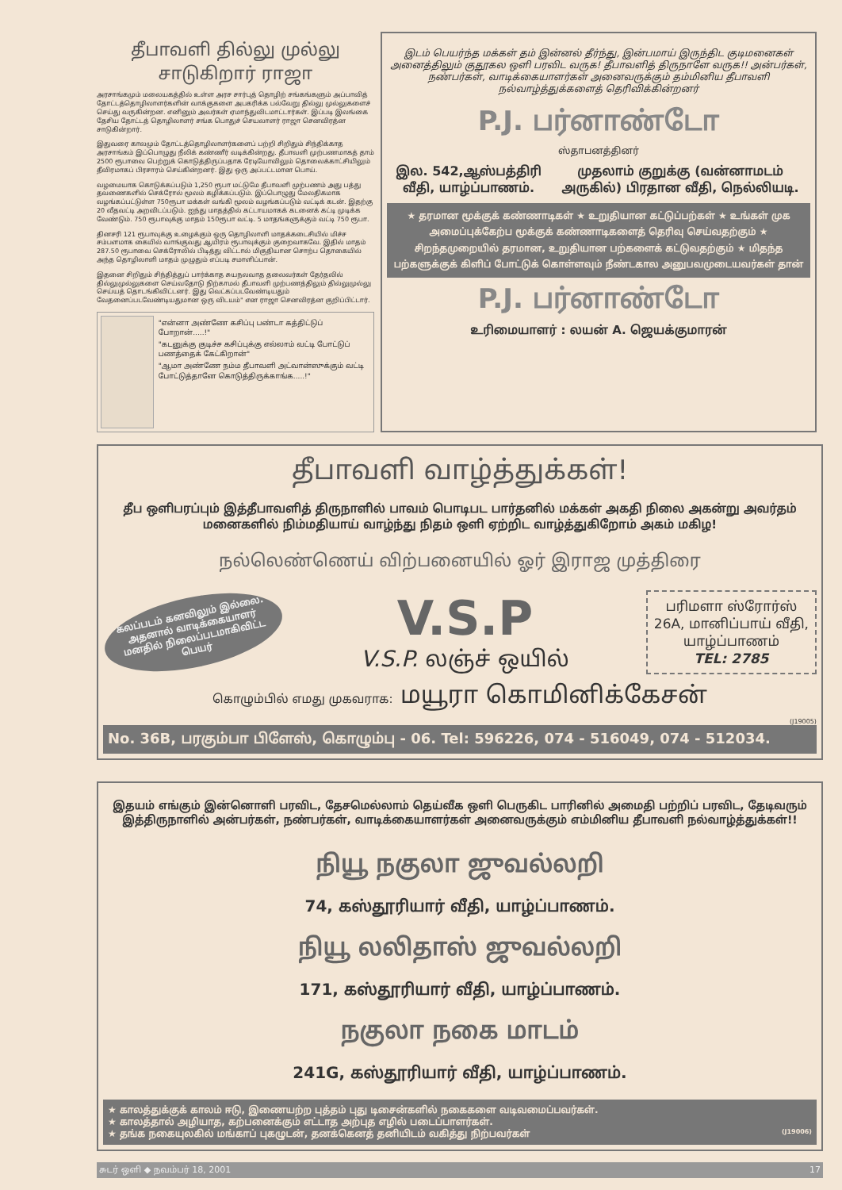தீபாவளி தில்லு முல்லு சாடுகிறார் ராஜா
அரசாங்கமும் மலையகத்தில் உள்ள அரச சார்புத் தொழிற் சங்கங்களும் அப்பாவித் தோட்டத்தொழிலாளர்களின் வாக்குகளை அபகரிக்க பல்வேறு தில்லு முல்லுகளைச் செய்து வருகின்றன. எனினும் அவர்கள் ஏமாந்துவிடமாட்டார்கள். இப்படி இலங்கை தேசிய தோட்டத் தொழிலாளர் சங்க பொதுச் செயலாளர் ராஜா செனவிரத்ன சாடுகின்றார்.
இதுவரை காலமும் தோட்டத்தொழிலாளர்களைப் பற்றி சிறிதும் சிந்திக்காத அரசாங்கம் இப்பொழுது நீலிக் கண்ணீர் வடிக்கின்றது. தீபாவளி முற்பணமாகத் தாம் 2500 ரூபாவை பெற்றுக் கொடுத்திருப்பதாக ரேடியோவிலும் தொலைக்காட்சியிலும் தீவிரமாகப் பிரசாரம் செய்கின்றனர். இது ஒரு அப்பட்டமான பொய்.
வழமையாக கொடுக்கப்படும் 1,250 ரூபா மட்டுமே தீபாவளி முற்பணம் அது பத்து தவணைகளில் செக்ரோல் மூலம் கழிக்கப்படும். இப்பொழுது மேலதிகமாக வழங்கப்பட்டுள்ள 750ரூபா மக்கள் வங்கி மூலம் வழங்கப்படும் வட்டிக் கடன். இதற்கு 20 வீதவட்டி அறவிடப்படும். ஐந்து மாதத்தில் கட்டாயமாகக் கடனைக் கட்டி முடிக்க வேண்டும். 750 ரூபாவுக்கு மாதம் 150ரூபா வட்டி. 5 மாதங்களுக்கும் வட்டி 750 ரூபா.
தினசரி 121 ரூபாவுக்கு உழைக்கும் ஒரு தொழிலாளி மாதக்கடைசியில் மிச்ச சம்பளமாக கையில் வாங்குவது ஆயிரம் ரூபாவுக்கும் குறைவாகவே. இதில் மாதம் 287.50 ரூபாவை செக்ரோலில் பிடித்து விட்டால் மிகுதியான சொற்ப தொகையில் அந்த தொழிலாளி மாதம் முழுதும் எப்படி சமாளிப்பான்.
இதனை சிறிதும் சிந்தித்துப் பார்க்காத சுயநலவாத தலைவர்கள் தேர்தலில் தில்லுமுல்லுகளை செய்வதோடு நிற்காமல் தீபாவளி முற்பணத்திலும் தில்லுமுல்லு செய்யத் தொடங்கிவிட்டனர். இது வெட்கப்படவேண்டியதும் வேதனைப்படவேண்டியதுமான ஒரு விடயம்" என ராஜா செனவிரத்ன குறிப்பிட்டார்.
"என்னா அண்ணே கசிப்பு பண்டா கத்திட்டுப் போறான்.....!"
"கடனுக்கு குடிச்ச கசிப்புக்கு எல்லாம் வட்டி போட்டுப் பணத்தைக் கேட்கிறான்"
"ஆமா அண்ணே நம்ம தீபாவளி அட்வான்ஸுக்கும் வட்டி போட்டுத்தானே கொடுத்திருக்காங்க.....!"
இடம் பெயர்ந்த மக்கள் தம் இன்னல் தீர்ந்து, இன்பமாய் இருந்திட குடிமனைகள் அனைத்திலும் குதூகல ஒளி பரவிட வருக! தீபாவளித் திருநாளே வருக!! அன்பர்கள், நண்பர்கள், வாடிக்கையாளர்கள் அனைவருக்கும் தம்மினிய தீபாவளி நல்வாழ்த்துக்களைத் தெரிவிக்கின்றனர்
P.J. பர்னாண்டோ
ஸ்தாபனத்தினர்
இல. 542,ஆஸ்பத்திரி வீதி, யாழ்ப்பாணம். முதலாம் குறுக்கு (வன்னாமடம் அருகில்) பிரதான வீதி, நெல்லியடி.
★ தரமான மூக்குக் கண்ணாடிகள் ★ உறுதியான கட்டுப்பற்கள் ★ உங்கள் முக அமைப்புக்கேற்ப மூக்குக் கண்ணாடிகளைத் தெரிவு செய்வதற்கும் ★ சிறந்தமுறையில் தரமான, உறுதியான பற்களைக் கட்டுவதற்கும் ★ மிதந்த பற்களுக்குக் கிளிப் போட்டுக் கொள்ளவும் நீண்டகால அனுபவமுடையவர்கள் தான்
P.J. பர்னாண்டோ
உரிமையாளர் : லயன் A. ஜெயக்குமாரன்
தீபாவளி வாழ்த்துக்கள்!
தீப ஒளிபரப்பும் இத்தீபாவளித் திருநாளில் பாவம் பொடிபட பார்தனில் மக்கள் அகதி நிலை அகன்று அவர்தம் மனைகளில் நிம்மதியாய் வாழ்ந்து நிதம் ஒளி ஏற்றிட வாழ்த்துகிறோம் அகம் மகிழ!
நல்லெண்ணெய் விற்பனையில் ஓர் இராஜ முத்திரை
கலப்படம் கனவிலும் இல்லை. அதனால் வாடிக்கையாளர் மனதில் நிலைப்படமாகிவிட்ட பெயர்
V.S.P
V.S.P. லஞ்ச் ஒயில்
பரிமளா ஸ்ரோர்ஸ்
26A, மானிப்பாய் வீதி,
யாழ்ப்பாணம்
TEL: 2785
கொழும்பில் எமது முகவராக: மயூரா கொமினிக்கேசன்
(J19005)
No. 36B, பரகும்பா பிளேஸ், கொழும்பு - 06. Tel: 596226, 074 - 516049, 074 - 512034.
இதயம் எங்கும் இன்னொளி பரவிட, தேசமெல்லாம் தெய்வீக ஒளி பெருகிட பாரினில் அமைதி பற்றிப் பரவிட, தேடிவரும் இத்திருநாளில் அன்பர்கள், நண்பர்கள், வாடிக்கையாளர்கள் அனைவருக்கும் எம்மினிய தீபாவளி நல்வாழ்த்துக்கள்!!
நியூ நகுலா ஜுவல்லறி
74, கஸ்தூரியார் வீதி, யாழ்ப்பாணம்.
நியூ லலிதாஸ் ஜுவல்லறி
171, கஸ்தூரியார் வீதி, யாழ்ப்பாணம்.
நகுலா நகை மாடம்
241G, கஸ்தூரியார் வீதி, யாழ்ப்பாணம்.
★ காலத்துக்குக் காலம் ஈடு, இணையற்ற புத்தம் புது டிசைன்களில் நகைகளை வடிவமைப்பவர்கள்.
★ காலத்தால் அழியாத, கற்பனைக்கும் எட்டாத அற்புத எழில் படைப்பாளர்கள்.
★ தங்க நகையுலகில் மங்காப் புகழுடன், தனக்கெனத் தனியிடம் வகித்து நிற்பவர்கள் (J19006)
சுடர் ஒளி ◆ நவம்பர் 18, 2001 17